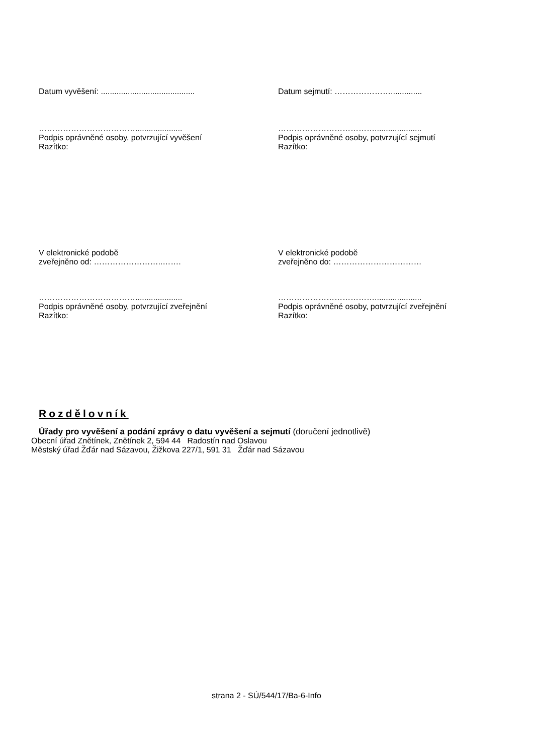Datum vyvěšení: ..........................................
Datum sejmutí: …………………..............
……………………………….....................
Podpis oprávněné osoby, potvrzující vyvěšení
Razítko:
……………………………….....................
Podpis oprávněné osoby, potvrzující sejmutí
Razítko:
V elektronické podobě
zveřejněno od: ……………………..…….
V elektronické podobě
zveřejněno do: ……………………………
……………………………….....................
Podpis oprávněné osoby, potvrzující zveřejnění
Razítko:
……………………………….....................
Podpis oprávněné osoby, potvrzující zveřejnění
Razítko:
Rozdělovník
Úřady pro vyvěšení a podání zprávy o datu vyvěšení a sejmutí (doručení jednotlivě)
Obecní úřad Znětínek, Znětínek 2, 594 44 Radostín nad Oslavou
Městský úřad Žďár nad Sázavou, Žižkova 227/1, 591 31 Žďár nad Sázavou
strana 2 - SÚ/544/17/Ba-6-Info